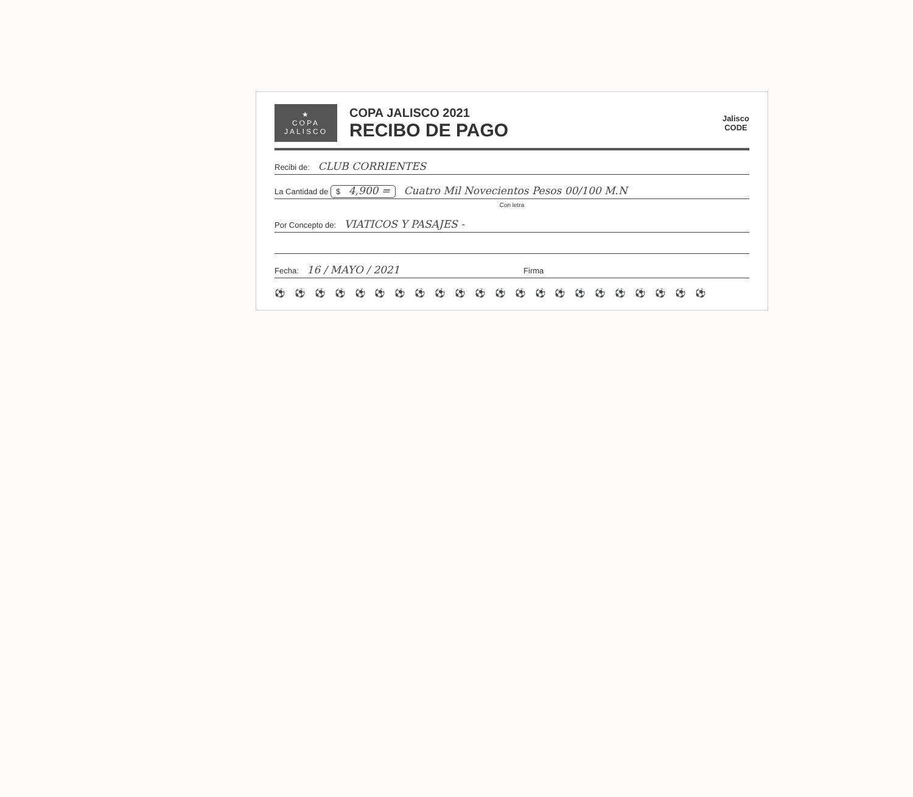★
COPA
JALISCO
COPA JALISCO 2021
RECIBO DE PAGO
Jalisco
CODE
Recibi de: CLUB CORRIENTES
La Cantidad de $ 4,900 = Cuatro Mil Novecientos Pesos 00/100 M.N
Con letra
Por Concepto de: VIATICOS Y PASAJES -
Fecha: 16 / MAYO / 2021 Firma
⚽ ⚽ ⚽ ⚽ ⚽ ⚽ ⚽ ⚽ ⚽ ⚽ ⚽ ⚽ ⚽ ⚽ ⚽ ⚽ ⚽ ⚽ ⚽ ⚽ ⚽ ⚽